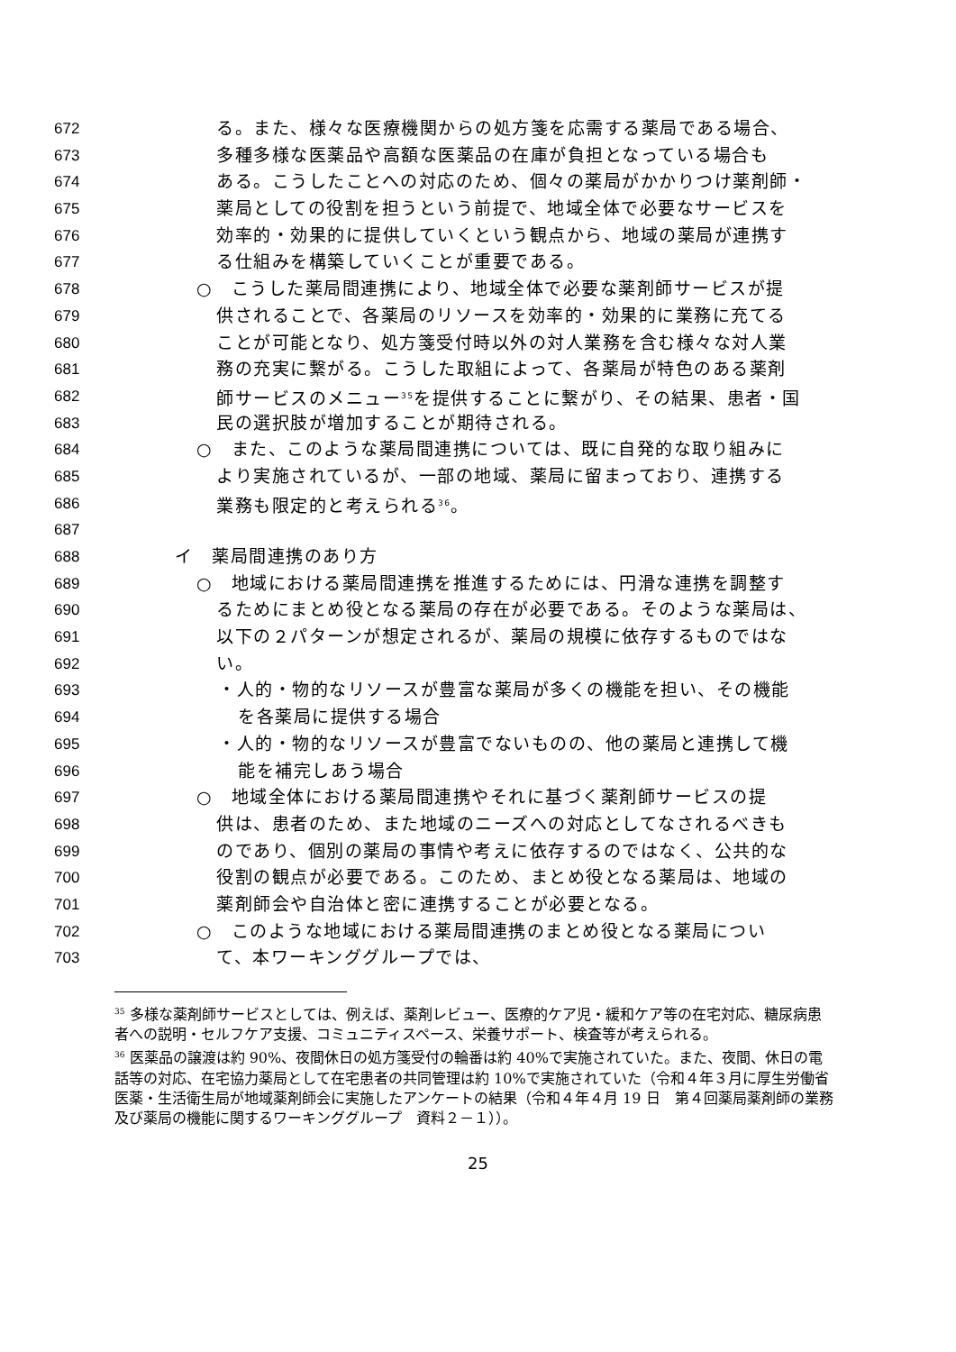672 る。また、様々な医療機関からの処方箋を応需する薬局である場合、
673 多種多様な医薬品や高額な医薬品の在庫が負担となっている場合も
674 ある。こうしたことへの対応のため、個々の薬局がかかりつけ薬剤師・
675 薬局としての役割を担うという前提で、地域全体で必要なサービスを
676 効率的・効果的に提供していくという観点から、地域の薬局が連携す
677 る仕組みを構築していくことが重要である。
678 ○　こうした薬局間連携により、地域全体で必要な薬剤師サービスが提
679 供されることで、各薬局のリソースを効率的・効果的に業務に充てる
680 ことが可能となり、処方箋受付時以外の対人業務を含む様々な対人業
681 務の充実に繋がる。こうした取組によって、各薬局が特色のある薬剤
682 師サービスのメニュー<sup>35</sup>を提供することに繋がり、その結果、患者・国
683 民の選択肢が増加することが期待される。
684 ○　また、このような薬局間連携については、既に自発的な取り組みに
685 より実施されているが、一部の地域、薬局に留まっており、連携する
686 業務も限定的と考えられる<sup>36</sup>。
687
688 イ　薬局間連携のあり方
689 ○　地域における薬局間連携を推進するためには、円滑な連携を調整す
690 るためにまとめ役となる薬局の存在が必要である。そのような薬局は、
691 以下の２パターンが想定されるが、薬局の規模に依存するものではな
692 い。
693 ・人的・物的なリソースが豊富な薬局が多くの機能を担い、その機能
694 を各薬局に提供する場合
695 ・人的・物的なリソースが豊富でないものの、他の薬局と連携して機
696 能を補完しあう場合
697 ○　地域全体における薬局間連携やそれに基づく薬剤師サービスの提
698 供は、患者のため、また地域のニーズへの対応としてなされるべきも
699 のであり、個別の薬局の事情や考えに依存するのではなく、公共的な
700 役割の観点が必要である。このため、まとめ役となる薬局は、地域の
701 薬剤師会や自治体と密に連携することが必要となる。
702 ○　このような地域における薬局間連携のまとめ役となる薬局につい
703 て、本ワーキンググループでは、
<sup>35</sup> 多様な薬剤師サービスとしては、例えば、薬剤レビュー、医療的ケア児・緩和ケア等の在宅対応、糖尿病患者への説明・セルフケア支援、コミュニティスペース、栄養サポート、検査等が考えられる。
<sup>36</sup> 医薬品の譲渡は約 90%、夜間休日の処方箋受付の輪番は約 40%で実施されていた。また、夜間、休日の電話等の対応、在宅協力薬局として在宅患者の共同管理は約 10%で実施されていた（令和４年３月に厚生労働省医薬・生活衛生局が地域薬剤師会に実施したアンケートの結果（令和４年４月 19 日　第４回薬局薬剤師の業務及び薬局の機能に関するワーキンググループ　資料２－１））。
25